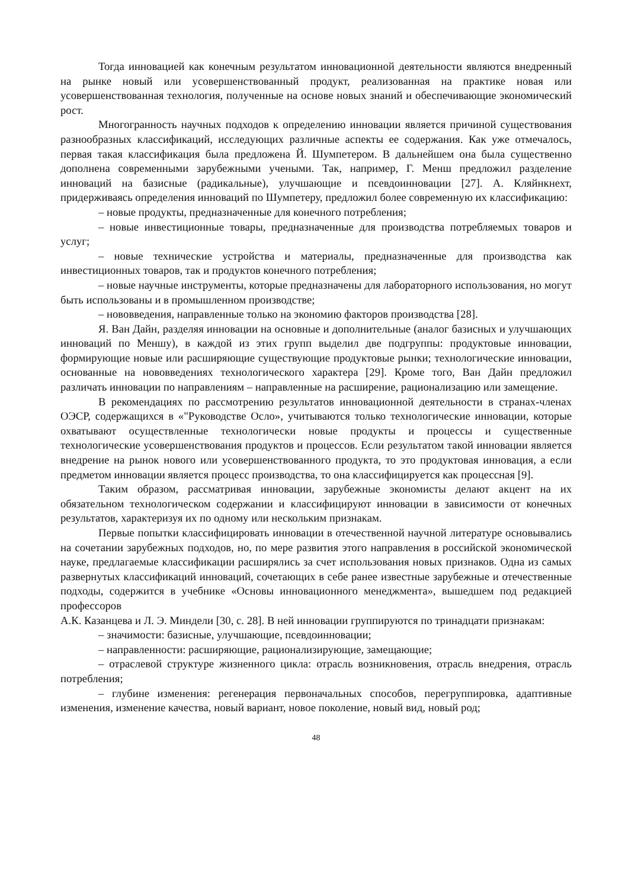Тогда инновацией как конечным результатом инновационной деятельности являются внедренный на рынке новый или усовершенствованный продукт, реализованная на практике новая или усовершенствованная технология, полученные на основе новых знаний и обеспечивающие экономический рост.
Многогранность научных подходов к определению инновации является причиной существования разнообразных классификаций, исследующих различные аспекты ее содержания. Как уже отмечалось, первая такая классификация была предложена Й. Шумпетером. В дальнейшем она была существенно дополнена современными зарубежными учеными. Так, например, Г. Менш предложил разделение инноваций на базисные (радикальные), улучшающие и псевдоинновации [27]. А. Кляйнкнехт, придерживаясь определения инноваций по Шумпетеру, предложил более современную их классификацию:
– новые продукты, предназначенные для конечного потребления;
– новые инвестиционные товары, предназначенные для производства потребляемых товаров и услуг;
– новые технические устройства и материалы, предназначенные для производства как инвестиционных товаров, так и продуктов конечного потребления;
– новые научные инструменты, которые предназначены для лабораторного использования, но могут быть использованы и в промышленном производстве;
– нововведения, направленные только на экономию факторов производства [28].
Я. Ван Дайн, разделяя инновации на основные и дополнительные (аналог базисных и улучшающих инноваций по Меншу), в каждой из этих групп выделил две подгруппы: продуктовые инновации, формирующие новые или расширяющие существующие продуктовые рынки; технологические инновации, основанные на нововведениях технологического характера [29]. Кроме того, Ван Дайн предложил различать инновации по направлениям – направленные на расширение, рационализацию или замещение.
В рекомендациях по рассмотрению результатов инновационной деятельности в странах-членах ОЭСР, содержащихся в «"Руководстве Осло», учитываются только технологические инновации, которые охватывают осуществленные технологически новые продукты и процессы и существенные технологические усовершенствования продуктов и процессов. Если результатом такой инновации является внедрение на рынок нового или усовершенствованного продукта, то это продуктовая инновация, а если предметом инновации является процесс производства, то она классифицируется как процессная [9].
Таким образом, рассматривая инновации, зарубежные экономисты делают акцент на их обязательном технологическом содержании и классифицируют инновации в зависимости от конечных результатов, характеризуя их по одному или нескольким признакам.
Первые попытки классифицировать инновации в отечественной научной литературе основывались на сочетании зарубежных подходов, но, по мере развития этого направления в российской экономической науке, предлагаемые классификации расширялись за счет использования новых признаков. Одна из самых развернутых классификаций инноваций, сочетающих в себе ранее известные зарубежные и отечественные подходы, содержится в учебнике «Основы инновационного менеджмента», вышедшем под редакцией профессоров
А.К. Казанцева и Л. Э. Миндели [30, с. 28]. В ней инновации группируются по тринадцати признакам:
– значимости: базисные, улучшающие, псевдоинновации;
– направленности: расширяющие, рационализирующие, замещающие;
– отраслевой структуре жизненного цикла: отрасль возникновения, отрасль внедрения, отрасль потребления;
– глубине изменения: регенерация первоначальных способов, перегруппировка, адаптивные изменения, изменение качества, новый вариант, новое поколение, новый вид, новый род;
48